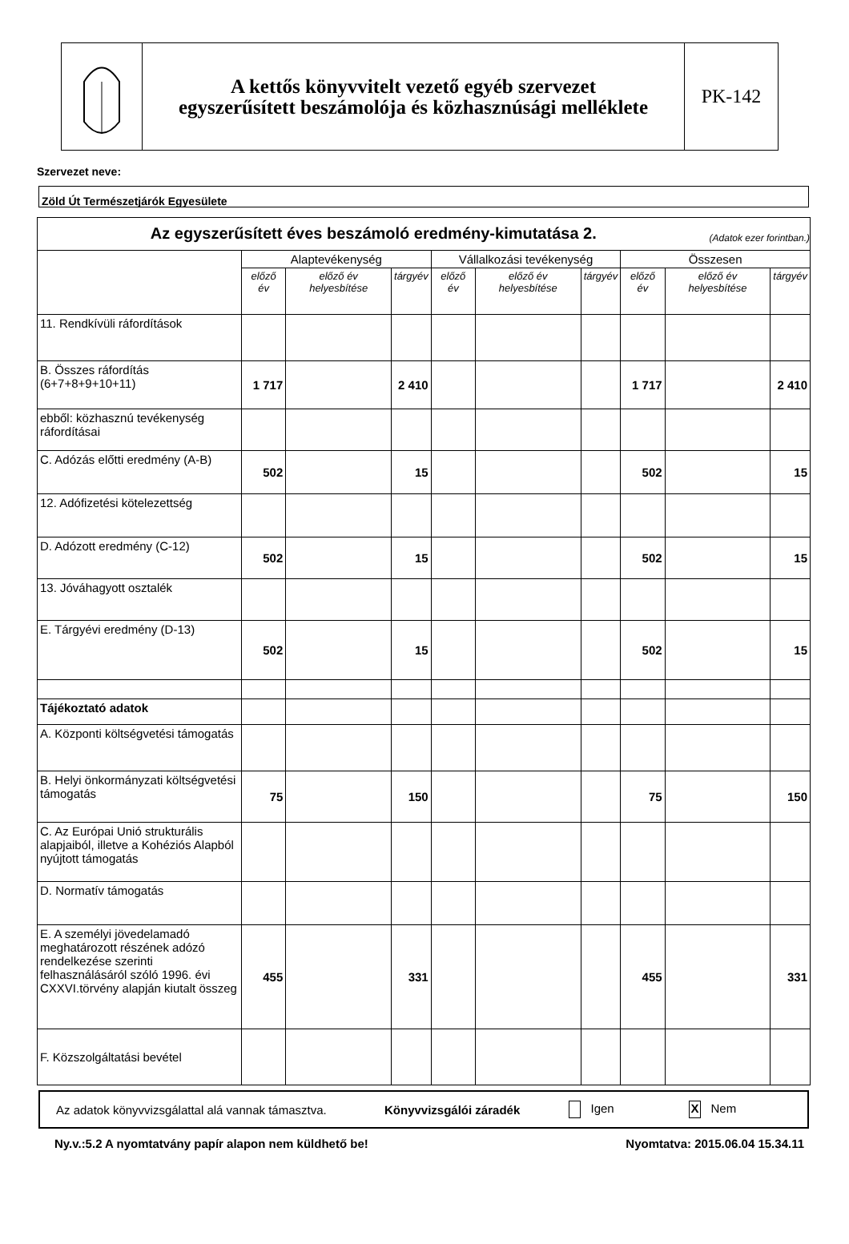A kettős könyvvitelt vezető egyéb szervezet
egyszerűsített beszámolója és közhasznúsági melléklete
PK-142
Szervezet neve:
Zöld Út Természetjárók Egyesülete
| Az egyszerűsített éves beszámoló eredmény-kimutatása 2. (Adatok ezer forintban.) | | | | | | | | | |
| --- | --- | --- | --- | --- | --- | --- | --- | --- | --- |
| | Alaptevékenység | | | Vállalkozási tevékenység | | | Összesen | | |
| | előző év | előző év helyesbítése | tárgyév | előző év | előző év helyesbítése | tárgyév | előző év | előző év helyesbítése | tárgyév |
| 11. Rendkívüli ráfordítások | | | | | | | | | |
| B. Összes ráfordítás (6+7+8+9+10+11) | 1 717 | | 2 410 | | | | 1 717 | | 2 410 |
| ebből: közhasznú tevékenység ráfordításai | | | | | | | | | |
| C. Adózás előtti eredmény (A-B) | 502 | | 15 | | | | 502 | | 15 |
| 12. Adófizetési kötelezettség | | | | | | | | | |
| D. Adózott eredmény (C-12) | 502 | | 15 | | | | 502 | | 15 |
| 13. Jóváhagyott osztalék | | | | | | | | | |
| E. Tárgyévi eredmény (D-13) | 502 | | 15 | | | | 502 | | 15 |
| Tájékoztató adatok | | | | | | | | | |
| A. Központi költségvetési támogatás | | | | | | | | | |
| B. Helyi önkormányzati költségvetési támogatás | 75 | | 150 | | | | 75 | | 150 |
| C. Az Európai Unió strukturális alapjaiból, illetve a Kohéziós Alapból nyújtott támogatás | | | | | | | | | |
| D. Normatív támogatás | | | | | | | | | |
| E. A személyi jövedelamadó meghatározott részének adózó rendelkezése szerinti felhasználásáról szóló 1996. évi CXXVI.törvény alapján kiutalt összeg | 455 | | 331 | | | | 455 | | 331 |
| F. Közszolgáltatási bevétel | | | | | | | | | |
Az adatok könyvvizsgálattal alá vannak támasztva. Könyvvizsgálói záradék Igen X Nem
Ny.v.:5.2 A nyomtatvány papír alapon nem küldhető be! Nyomtatva: 2015.06.04 15.34.11